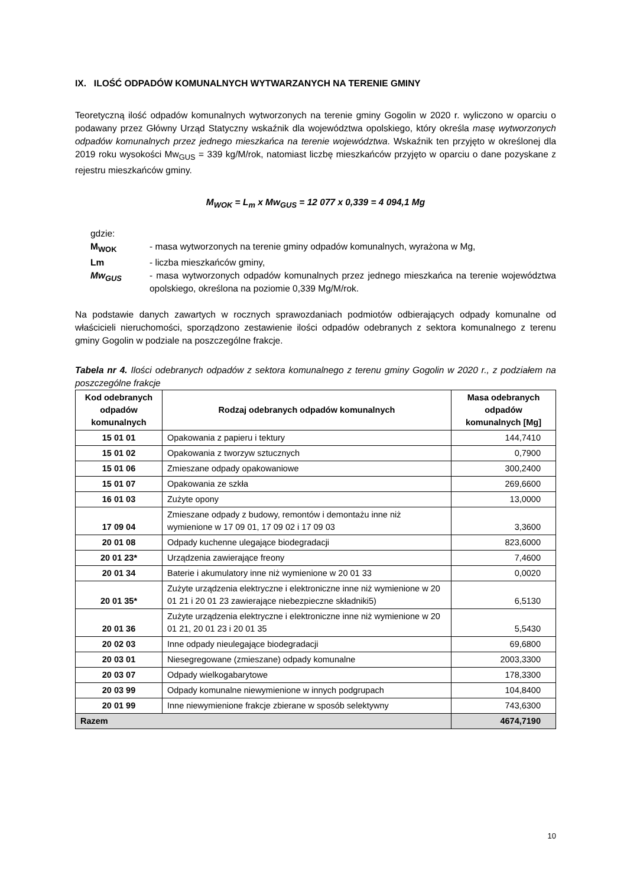IX. ILOŚĆ ODPADÓW KOMUNALNYCH WYTWARZANYCH NA TERENIE GMINY
Teoretyczną ilość odpadów komunalnych wytworzonych na terenie gminy Gogolin w 2020 r. wyliczono w oparciu o podawany przez Główny Urząd Statyczny wskaźnik dla województwa opolskiego, który określa masę wytworzonych odpadów komunalnych przez jednego mieszkańca na terenie województwa. Wskaźnik ten przyjęto w określonej dla 2019 roku wysokości Mw<sub>GUS</sub> = 339 kg/M/rok, natomiast liczbę mieszkańców przyjęto w oparciu o dane pozyskane z rejestru mieszkańców gminy.
M<sub>WOK</sub> = L<sub>m</sub> x Mw<sub>GUS</sub> = 12 077 x 0,339 = 4 094,1 Mg
gdzie:
M<sub>WOK</sub> - masa wytworzonych na terenie gminy odpadów komunalnych, wyrażona w Mg,
Lm - liczba mieszkańców gminy,
Mw<sub>GUS</sub> - masa wytworzonych odpadów komunalnych przez jednego mieszkańca na terenie województwa opolskiego, określona na poziomie 0,339 Mg/M/rok.
Na podstawie danych zawartych w rocznych sprawozdaniach podmiotów odbierających odpady komunalne od właścicieli nieruchomości, sporządzono zestawienie ilości odpadów odebranych z sektora komunalnego z terenu gminy Gogolin w podziale na poszczególne frakcje.
Tabela nr 4. Ilości odebranych odpadów z sektora komunalnego z terenu gminy Gogolin w 2020 r., z podziałem na poszczególne frakcje
| Kod odebranych odpadów komunalnych | Rodzaj odebranych odpadów komunalnych | Masa odebranych odpadów komunalnych [Mg] |
| --- | --- | --- |
| 15 01 01 | Opakowania z papieru i tektury | 144,7410 |
| 15 01 02 | Opakowania z tworzyw sztucznych | 0,7900 |
| 15 01 06 | Zmieszane odpady opakowaniowe | 300,2400 |
| 15 01 07 | Opakowania ze szkła | 269,6600 |
| 16 01 03 | Zużyte opony | 13,0000 |
| 17 09 04 | Zmieszane odpady z budowy, remontów i demontażu inne niż wymienione w 17 09 01, 17 09 02 i 17 09 03 | 3,3600 |
| 20 01 08 | Odpady kuchenne ulegające biodegradacji | 823,6000 |
| 20 01 23* | Urządzenia zawierające freony | 7,4600 |
| 20 01 34 | Baterie i akumulatory inne niż wymienione w 20 01 33 | 0,0020 |
| 20 01 35* | Zużyte urządzenia elektryczne i elektroniczne inne niż wymienione w 20 01 21 i 20 01 23 zawierające niebezpieczne składniki5) | 6,5130 |
| 20 01 36 | Zużyte urządzenia elektryczne i elektroniczne inne niż wymienione w 20 01 21, 20 01 23 i 20 01 35 | 5,5430 |
| 20 02 03 | Inne odpady nieulegające biodegradacji | 69,6800 |
| 20 03 01 | Niesegregowane (zmieszane) odpady komunalne | 2003,3300 |
| 20 03 07 | Odpady wielkogabarytowe | 178,3300 |
| 20 03 99 | Odpady komunalne niewymienione w innych podgrupach | 104,8400 |
| 20 01 99 | Inne niewymienione frakcje zbierane w sposób selektywny | 743,6300 |
| Razem | | 4674,7190 |
10